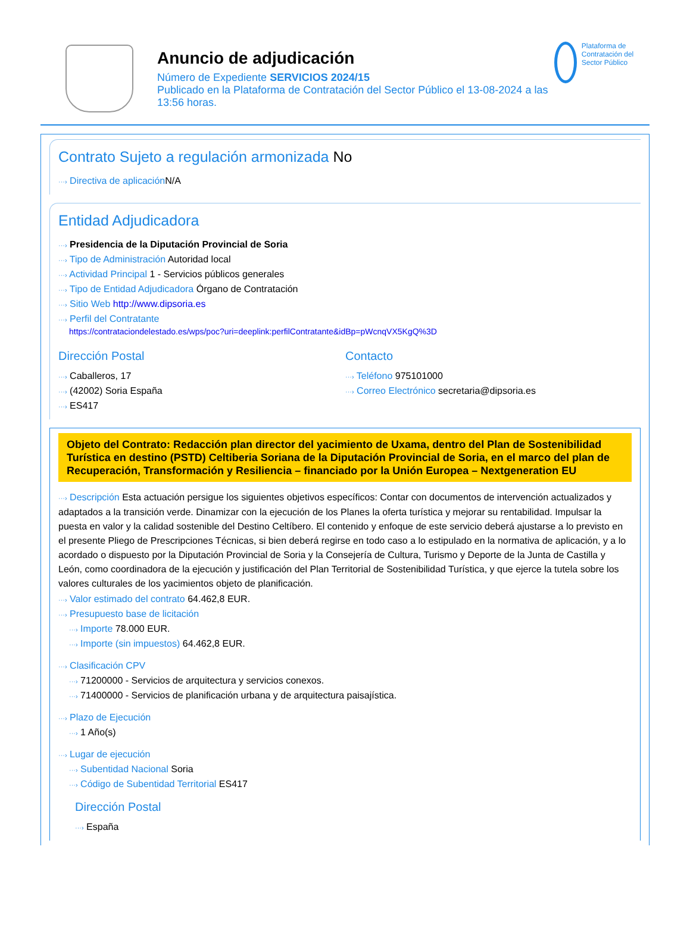Anuncio de adjudicación
Número de Expediente SERVICIOS 2024/15
Publicado en la Plataforma de Contratación del Sector Público el 13-08-2024 a las 13:56 horas.
Plataforma de Contratación del Sector Público
Contrato Sujeto a regulación armonizada No
···› Directiva de aplicación N/A
Entidad Adjudicadora
···› Presidencia de la Diputación Provincial de Soria
···› Tipo de Administración Autoridad local
···› Actividad Principal 1 - Servicios públicos generales
···› Tipo de Entidad Adjudicadora Órgano de Contratación
···› Sitio Web http://www.dipsoria.es
···› Perfil del Contratante
https://contrataciondelestado.es/wps/poc?uri=deeplink:perfilContratante&idBp=pWcnqVX5KgQ%3D
Dirección Postal
···› Caballeros, 17
···› (42002) Soria España
···› ES417
Contacto
···› Teléfono 975101000
···› Correo Electrónico secretaria@dipsoria.es
Objeto del Contrato: Redacción plan director del yacimiento de Uxama, dentro del Plan de Sostenibilidad Turística en destino (PSTD) Celtiberia Soriana de la Diputación Provincial de Soria, en el marco del plan de Recuperación, Transformación y Resiliencia – financiado por la Unión Europea – Nextgeneration EU
···› Descripción Esta actuación persigue los siguientes objetivos específicos: Contar con documentos de intervención actualizados y adaptados a la transición verde. Dinamizar con la ejecución de los Planes la oferta turística y mejorar su rentabilidad. Impulsar la puesta en valor y la calidad sostenible del Destino Celtíbero. El contenido y enfoque de este servicio deberá ajustarse a lo previsto en el presente Pliego de Prescripciones Técnicas, si bien deberá regirse en todo caso a lo estipulado en la normativa de aplicación, y a lo acordado o dispuesto por la Diputación Provincial de Soria y la Consejería de Cultura, Turismo y Deporte de la Junta de Castilla y León, como coordinadora de la ejecución y justificación del Plan Territorial de Sostenibilidad Turística, y que ejerce la tutela sobre los valores culturales de los yacimientos objeto de planificación.
···› Valor estimado del contrato 64.462,8 EUR.
···› Presupuesto base de licitación
···› Importe 78.000 EUR.
···› Importe (sin impuestos) 64.462,8 EUR.
···› Clasificación CPV
···› 71200000 - Servicios de arquitectura y servicios conexos.
···› 71400000 - Servicios de planificación urbana y de arquitectura paisajística.
···› Plazo de Ejecución
···› 1 Año(s)
···› Lugar de ejecución
···› Subentidad Nacional Soria
···› Código de Subentidad Territorial ES417
Dirección Postal
···› España